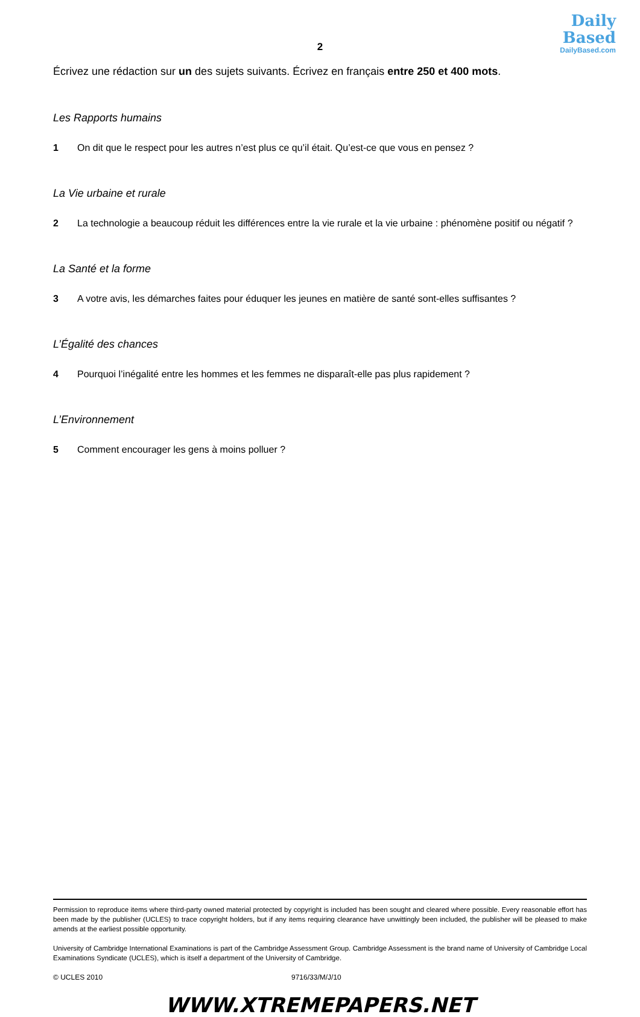Daily
Based
DailyBased.com
2
Écrivez une rédaction sur un des sujets suivants. Écrivez en français entre 250 et 400 mots.
Les Rapports humains
1 On dit que le respect pour les autres n’est plus ce qu’il était. Qu’est-ce que vous en pensez ?
La Vie urbaine et rurale
2 La technologie a beaucoup réduit les différences entre la vie rurale et la vie urbaine : phénomène positif ou négatif ?
La Santé et la forme
3 A votre avis, les démarches faites pour éduquer les jeunes en matière de santé sont-elles suffisantes ?
L’Égalité des chances
4 Pourquoi l’inégalité entre les hommes et les femmes ne disparaît-elle pas plus rapidement ?
L’Environnement
5 Comment encourager les gens à moins polluer ?
Permission to reproduce items where third-party owned material protected by copyright is included has been sought and cleared where possible. Every reasonable effort has been made by the publisher (UCLES) to trace copyright holders, but if any items requiring clearance have unwittingly been included, the publisher will be pleased to make amends at the earliest possible opportunity.
University of Cambridge International Examinations is part of the Cambridge Assessment Group. Cambridge Assessment is the brand name of University of Cambridge Local Examinations Syndicate (UCLES), which is itself a department of the University of Cambridge.
© UCLES 2010 9716/33/M/J/10
WWW.XTREMEPAPERS.NET